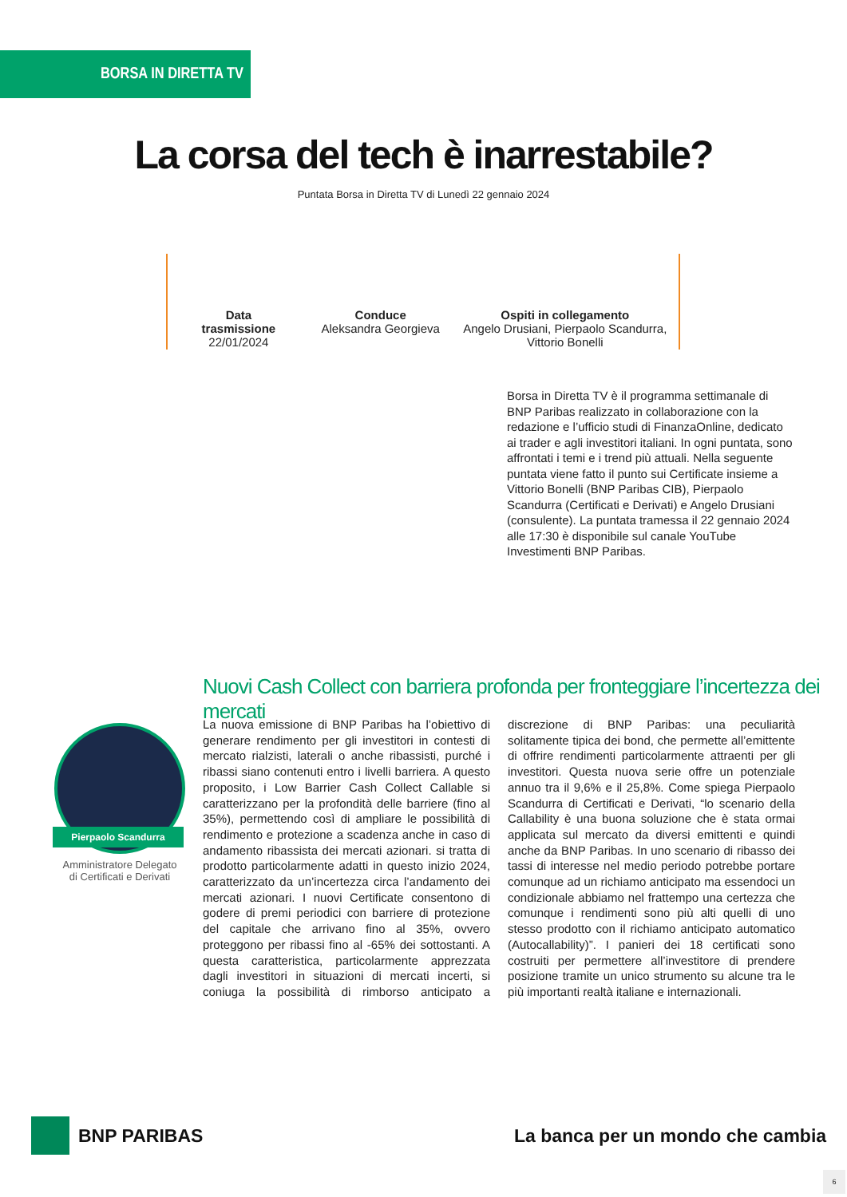BORSA IN DIRETTA TV
La corsa del tech è inarrestabile?
Puntata Borsa in Diretta TV di Lunedì 22 gennaio 2024
Data
trasmissione
22/01/2024
Conduce
Aleksandra Georgieva
Ospiti in collegamento
Angelo Drusiani, Pierpaolo Scandurra,
Vittorio Bonelli
Borsa in Diretta TV è il programma settimanale di BNP Paribas realizzato in collaborazione con la redazione e l’ufficio studi di FinanzaOnline, dedicato ai trader e agli investitori italiani. In ogni puntata, sono affrontati i temi e i trend più attuali. Nella seguente puntata viene fatto il punto sui Certificate insieme a Vittorio Bonelli (BNP Paribas CIB), Pierpaolo Scandurra (Certificati e Derivati) e Angelo Drusiani (consulente). La puntata tramessa il 22 gennaio 2024 alle 17:30 è disponibile sul canale YouTube Investimenti BNP Paribas.
Nuovi Cash Collect con barriera profonda per fronteggiare l’incertezza dei mercati
Pierpaolo Scandurra
Amministratore Delegato
di Certificati e Derivati
La nuova emissione di BNP Paribas ha l’obiettivo di generare rendimento per gli investitori in contesti di mercato rialzisti, laterali o anche ribassisti, purché i ribassi siano contenuti entro i livelli barriera. A questo proposito, i Low Barrier Cash Collect Callable si caratterizzano per la profondità delle barriere (fino al 35%), permettendo così di ampliare le possibilità di rendimento e protezione a scadenza anche in caso di andamento ribassista dei mercati azionari. si tratta di prodotto particolarmente adatti in questo inizio 2024, caratterizzato da un’incertezza circa l’andamento dei mercati azionari. I nuovi Certificate consentono di godere di premi periodici con barriere di protezione del capitale che arrivano fino al 35%, ovvero proteggono per ribassi fino al -65% dei sottostanti. A questa caratteristica, particolarmente apprezzata dagli investitori in situazioni di mercati incerti, si coniuga la possibilità di rimborso anticipato a discrezione di BNP Paribas: una peculiarità solitamente tipica dei bond, che permette all’emittente di offrire rendimenti particolarmente attraenti per gli investitori. Questa nuova serie offre un potenziale annuo tra il 9,6% e il 25,8%. Come spiega Pierpaolo Scandurra di Certificati e Derivati, “lo scenario della Callability è una buona soluzione che è stata ormai applicata sul mercato da diversi emittenti e quindi anche da BNP Paribas. In uno scenario di ribasso dei tassi di interesse nel medio periodo potrebbe portare comunque ad un richiamo anticipato ma essendoci un condizionale abbiamo nel frattempo una certezza che comunque i rendimenti sono più alti quelli di uno stesso prodotto con il richiamo anticipato automatico (Autocallability)”. I panieri dei 18 certificati sono costruiti per permettere all’investitore di prendere posizione tramite un unico strumento su alcune tra le più importanti realtà italiane e internazionali.
BNP PARIBAS
La banca per un mondo che cambia
6